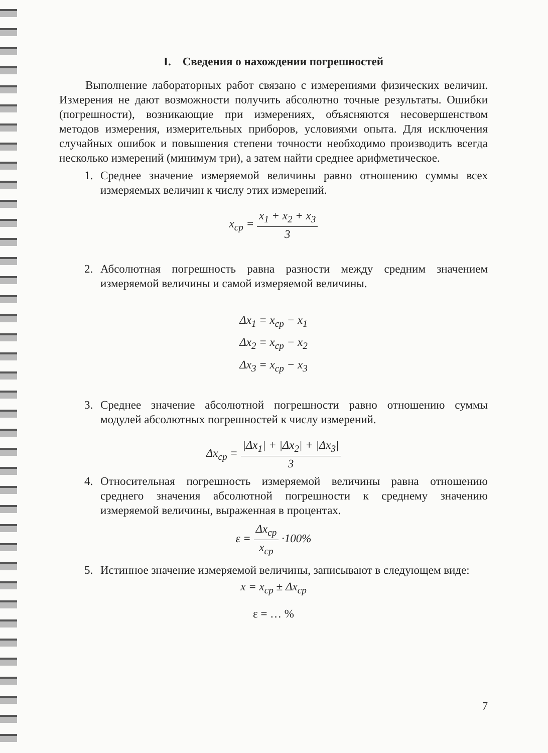I. Сведения о нахождении погрешностей
Выполнение лабораторных работ связано с измерениями физических величин. Измерения не дают возможности получить абсолютно точные результаты. Ошибки (погрешности), возникающие при измерениях, объясняются несовершенством методов измерения, измерительных приборов, условиями опыта. Для исключения случайных ошибок и повышения степени точности необходимо производить всегда несколько измерений (минимум три), а затем найти среднее арифметическое.
1. Среднее значение измеряемой величины равно отношению суммы всех измеряемых величин к числу этих измерений.
x<sub>ср</sub> = x<sub>1</sub> + x<sub>2</sub> + x<sub>3</sub> 3
2. Абсолютная погрешность равна разности между средним значением измеряемой величины и самой измеряемой величины.
Δx<sub>1</sub> = x<sub>ср</sub> − x<sub>1</sub>
Δx<sub>2</sub> = x<sub>ср</sub> − x<sub>2</sub>
Δx<sub>3</sub> = x<sub>ср</sub> − x<sub>3</sub>
3. Среднее значение абсолютной погрешности равно отношению суммы модулей абсолютных погрешностей к числу измерений.
Δx<sub>ср</sub> = |Δx<sub>1</sub>| + |Δx<sub>2</sub>| + |Δx<sub>3</sub>| 3
4. Относительная погрешность измеряемой величины равна отношению среднего значения абсолютной погрешности к среднему значению измеряемой величины, выраженная в процентах.
ε = Δx<sub>ср</sub> x<sub>ср</sub> ·100%
5. Истинное значение измеряемой величины, записывают в следующем виде:
x = x<sub>ср</sub> ± Δx<sub>ср</sub>
ε = … %
7